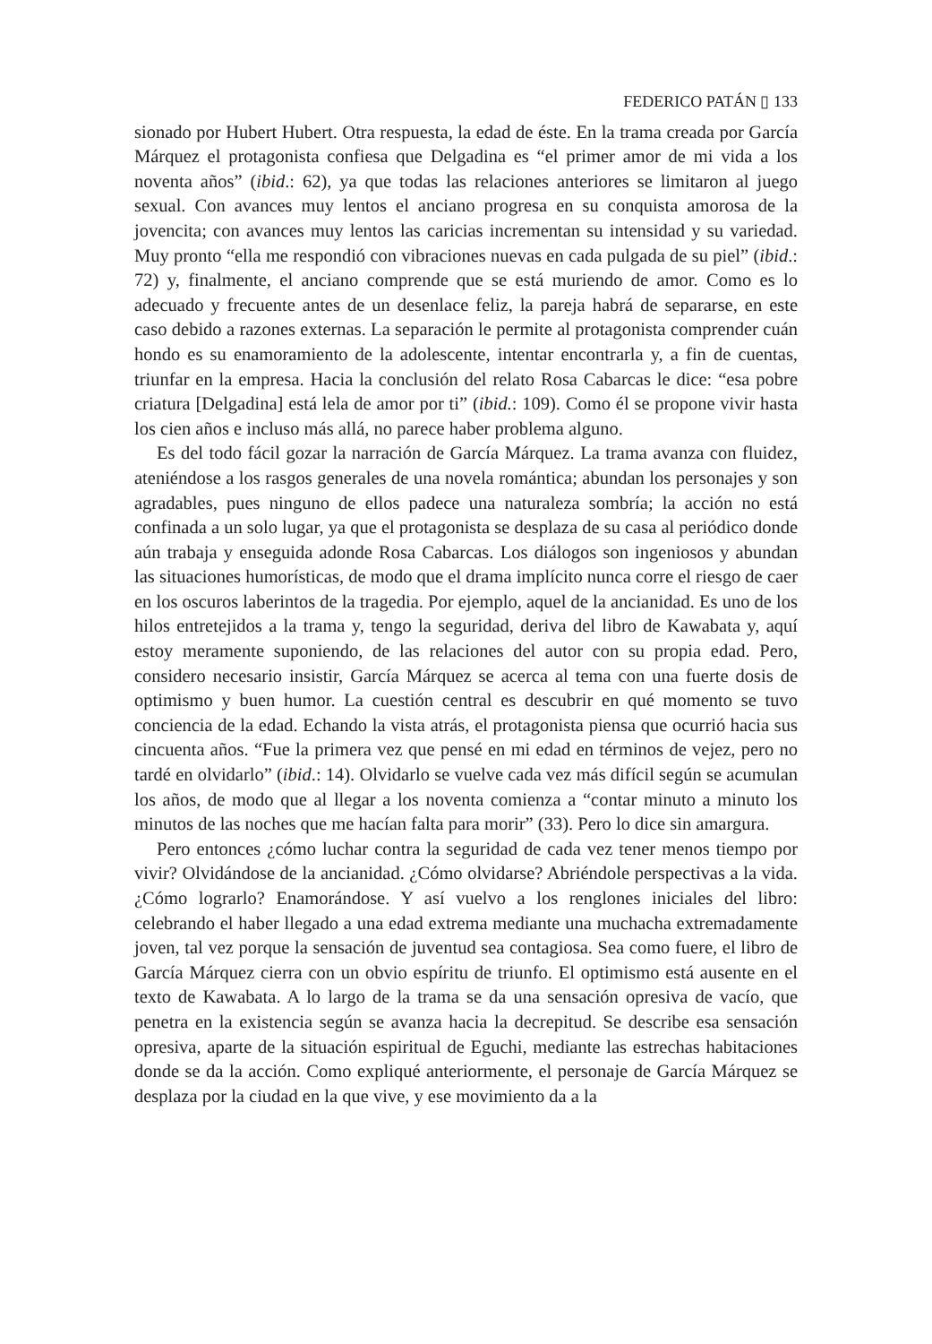FEDERICO PATÁN ▯ 133
sionado por Hubert Hubert. Otra respuesta, la edad de éste. En la trama creada por García Márquez el protagonista confiesa que Delgadina es “el primer amor de mi vida a los noventa años” (ibid.: 62), ya que todas las relaciones anteriores se limitaron al juego sexual. Con avances muy lentos el anciano progresa en su conquista amorosa de la jovencita; con avances muy lentos las caricias incrementan su intensidad y su variedad. Muy pronto “ella me respondió con vibraciones nuevas en cada pulgada de su piel” (ibid.: 72) y, finalmente, el anciano comprende que se está muriendo de amor. Como es lo adecuado y frecuente antes de un desenlace feliz, la pareja habrá de separarse, en este caso debido a razones externas. La separación le permite al protagonista comprender cuán hondo es su enamoramiento de la adolescente, intentar encontrarla y, a fin de cuentas, triunfar en la empresa. Hacia la conclusión del relato Rosa Cabarcas le dice: “esa pobre criatura [Delgadina] está lela de amor por ti” (ibid.: 109). Como él se propone vivir hasta los cien años e incluso más allá, no parece haber problema alguno.
Es del todo fácil gozar la narración de García Márquez. La trama avanza con fluidez, ateniéndose a los rasgos generales de una novela romántica; abundan los personajes y son agradables, pues ninguno de ellos padece una naturaleza sombría; la acción no está confinada a un solo lugar, ya que el protagonista se desplaza de su casa al periódico donde aún trabaja y enseguida adonde Rosa Cabarcas. Los diálogos son ingeniosos y abundan las situaciones humorísticas, de modo que el drama implícito nunca corre el riesgo de caer en los oscuros laberintos de la tragedia. Por ejemplo, aquel de la ancianidad. Es uno de los hilos entretejidos a la trama y, tengo la seguridad, deriva del libro de Kawabata y, aquí estoy meramente suponiendo, de las relaciones del autor con su propia edad. Pero, considero necesario insistir, García Márquez se acerca al tema con una fuerte dosis de optimismo y buen humor. La cuestión central es descubrir en qué momento se tuvo conciencia de la edad. Echando la vista atrás, el protagonista piensa que ocurrió hacia sus cincuenta años. “Fue la primera vez que pensé en mi edad en términos de vejez, pero no tardé en olvidarlo” (ibid.: 14). Olvidarlo se vuelve cada vez más difícil según se acumulan los años, de modo que al llegar a los noventa comienza a “contar minuto a minuto los minutos de las noches que me hacían falta para morir” (33). Pero lo dice sin amargura.
Pero entonces ¿cómo luchar contra la seguridad de cada vez tener menos tiempo por vivir? Olvidándose de la ancianidad. ¿Cómo olvidarse? Abriéndole perspectivas a la vida. ¿Cómo lograrlo? Enamorándose. Y así vuelvo a los renglones iniciales del libro: celebrando el haber llegado a una edad extrema mediante una muchacha extremadamente joven, tal vez porque la sensación de juventud sea contagiosa. Sea como fuere, el libro de García Márquez cierra con un obvio espíritu de triunfo. El optimismo está ausente en el texto de Kawabata. A lo largo de la trama se da una sensación opresiva de vacío, que penetra en la existencia según se avanza hacia la decrepitud. Se describe esa sensación opresiva, aparte de la situación espiritual de Eguchi, mediante las estrechas habitaciones donde se da la acción. Como expliqué anteriormente, el personaje de García Márquez se desplaza por la ciudad en la que vive, y ese movimiento da a la